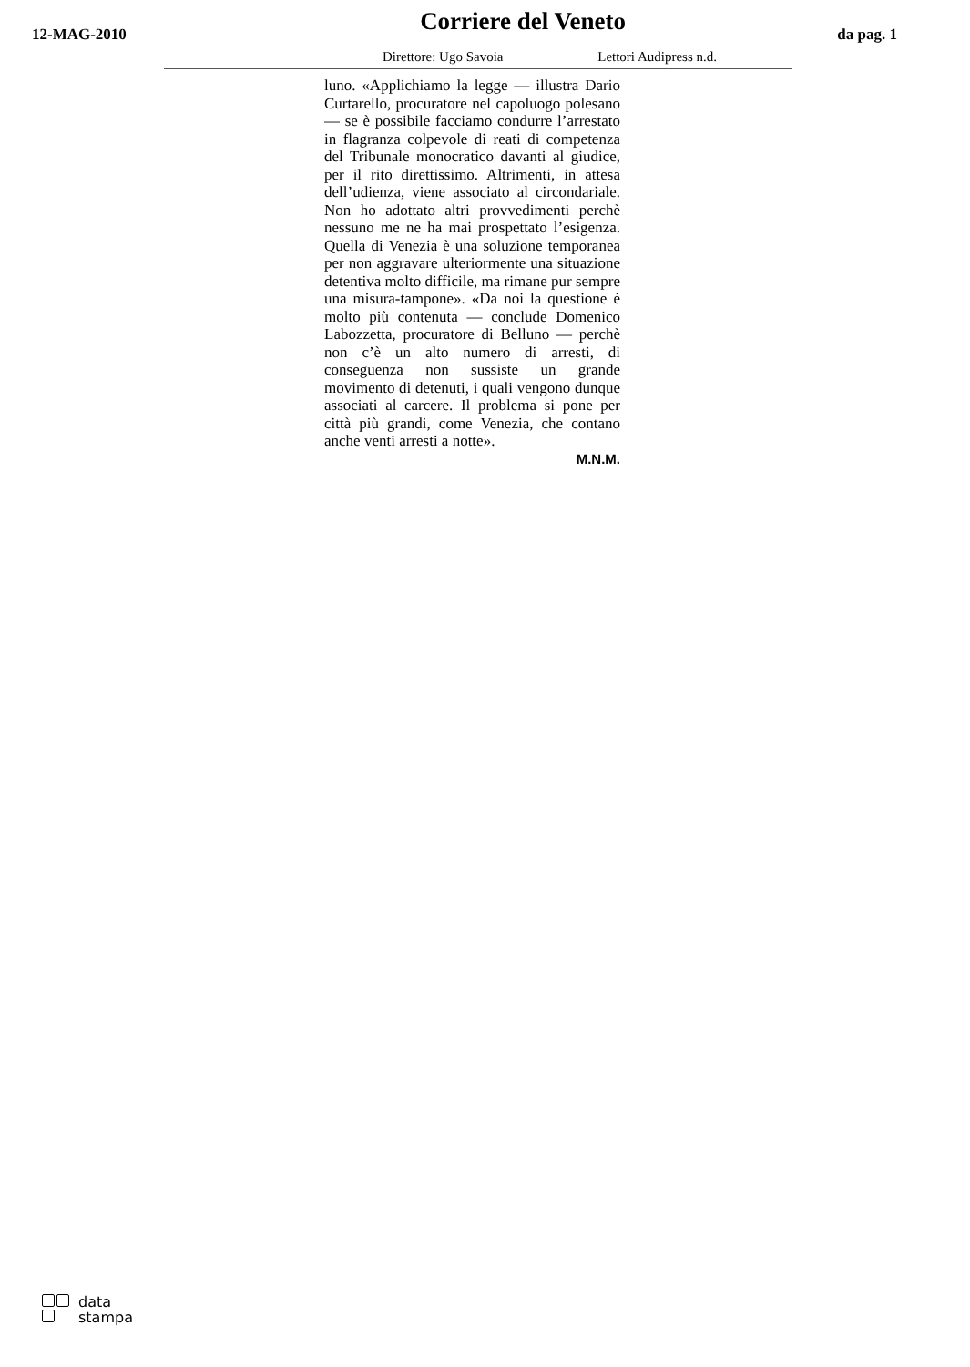12-MAG-2010
Corriere del Veneto
da pag. 1
Direttore: Ugo Savoia Lettori Audipress n.d.
luno. «Applichiamo la legge — illustra Dario Curtarello, procuratore nel capoluogo polesano — se è possibile facciamo condurre l’arrestato in flagranza colpevole di reati di competenza del Tribunale monocratico davanti al giudice, per il rito direttissimo. Altrimenti, in attesa dell’udienza, viene associato al circondariale. Non ho adottato altri provvedimenti perchè nessuno me ne ha mai prospettato l’esigenza. Quella di Venezia è una soluzione temporanea per non aggravare ulteriormente una situazione detentiva molto difficile, ma rimane pur sempre una misura-tampone». «Da noi la questione è molto più contenuta — conclude Domenico Labozzetta, procuratore di Belluno — perchè non c’è un alto numero di arresti, di conseguenza non sussiste un grande movimento di detenuti, i quali vengono dunque associati al carcere. Il problema si pone per città più grandi, come Venezia, che contano anche venti arresti a notte».
M.N.M.
data
stampa